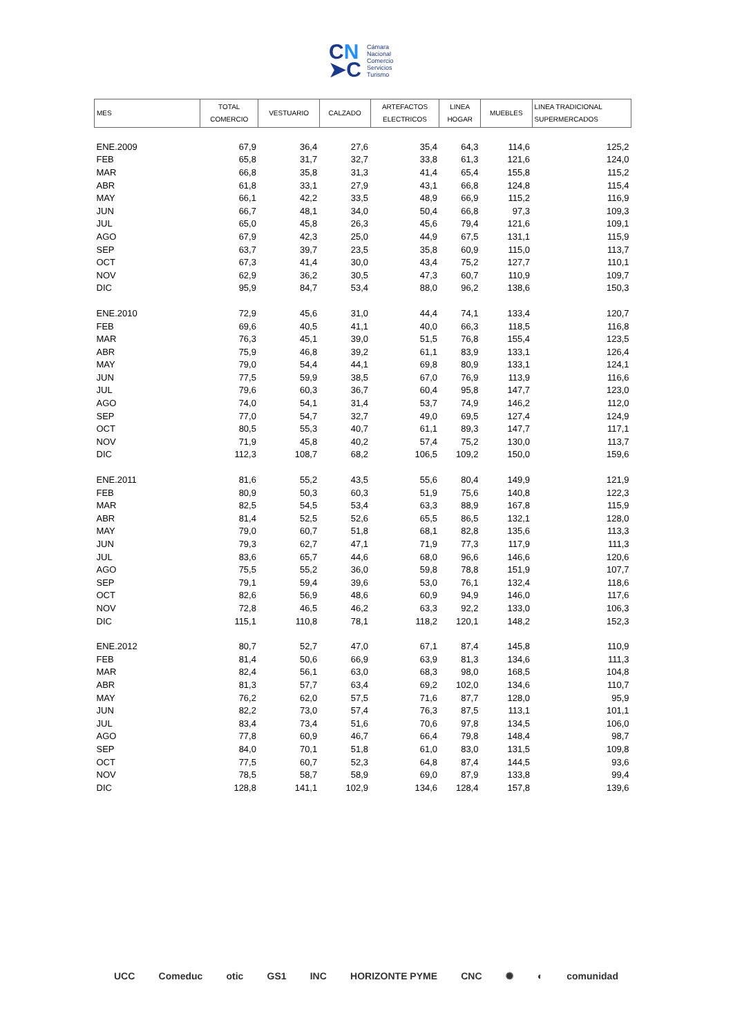CN
➤C
Cámara
Nacional
Comercio
Servicios
Turismo
| MES | TOTAL COMERCIO | VESTUARIO | CALZADO | ARTEFACTOS ELECTRICOS | LINEA HOGAR | MUEBLES | LINEA TRADICIONAL SUPERMERCADOS |
| --- | --- | --- | --- | --- | --- | --- | --- |
| ENE.2009 | 67,9 | 36,4 | 27,6 | 35,4 | 64,3 | 114,6 | 125,2 |
| FEB | 65,8 | 31,7 | 32,7 | 33,8 | 61,3 | 121,6 | 124,0 |
| MAR | 66,8 | 35,8 | 31,3 | 41,4 | 65,4 | 155,8 | 115,2 |
| ABR | 61,8 | 33,1 | 27,9 | 43,1 | 66,8 | 124,8 | 115,4 |
| MAY | 66,1 | 42,2 | 33,5 | 48,9 | 66,9 | 115,2 | 116,9 |
| JUN | 66,7 | 48,1 | 34,0 | 50,4 | 66,8 | 97,3 | 109,3 |
| JUL | 65,0 | 45,8 | 26,3 | 45,6 | 79,4 | 121,6 | 109,1 |
| AGO | 67,9 | 42,3 | 25,0 | 44,9 | 67,5 | 131,1 | 115,9 |
| SEP | 63,7 | 39,7 | 23,5 | 35,8 | 60,9 | 115,0 | 113,7 |
| OCT | 67,3 | 41,4 | 30,0 | 43,4 | 75,2 | 127,7 | 110,1 |
| NOV | 62,9 | 36,2 | 30,5 | 47,3 | 60,7 | 110,9 | 109,7 |
| DIC | 95,9 | 84,7 | 53,4 | 88,0 | 96,2 | 138,6 | 150,3 |
| ENE.2010 | 72,9 | 45,6 | 31,0 | 44,4 | 74,1 | 133,4 | 120,7 |
| FEB | 69,6 | 40,5 | 41,1 | 40,0 | 66,3 | 118,5 | 116,8 |
| MAR | 76,3 | 45,1 | 39,0 | 51,5 | 76,8 | 155,4 | 123,5 |
| ABR | 75,9 | 46,8 | 39,2 | 61,1 | 83,9 | 133,1 | 126,4 |
| MAY | 79,0 | 54,4 | 44,1 | 69,8 | 80,9 | 133,1 | 124,1 |
| JUN | 77,5 | 59,9 | 38,5 | 67,0 | 76,9 | 113,9 | 116,6 |
| JUL | 79,6 | 60,3 | 36,7 | 60,4 | 95,8 | 147,7 | 123,0 |
| AGO | 74,0 | 54,1 | 31,4 | 53,7 | 74,9 | 146,2 | 112,0 |
| SEP | 77,0 | 54,7 | 32,7 | 49,0 | 69,5 | 127,4 | 124,9 |
| OCT | 80,5 | 55,3 | 40,7 | 61,1 | 89,3 | 147,7 | 117,1 |
| NOV | 71,9 | 45,8 | 40,2 | 57,4 | 75,2 | 130,0 | 113,7 |
| DIC | 112,3 | 108,7 | 68,2 | 106,5 | 109,2 | 150,0 | 159,6 |
| ENE.2011 | 81,6 | 55,2 | 43,5 | 55,6 | 80,4 | 149,9 | 121,9 |
| FEB | 80,9 | 50,3 | 60,3 | 51,9 | 75,6 | 140,8 | 122,3 |
| MAR | 82,5 | 54,5 | 53,4 | 63,3 | 88,9 | 167,8 | 115,9 |
| ABR | 81,4 | 52,5 | 52,6 | 65,5 | 86,5 | 132,1 | 128,0 |
| MAY | 79,0 | 60,7 | 51,8 | 68,1 | 82,8 | 135,6 | 113,3 |
| JUN | 79,3 | 62,7 | 47,1 | 71,9 | 77,3 | 117,9 | 111,3 |
| JUL | 83,6 | 65,7 | 44,6 | 68,0 | 96,6 | 146,6 | 120,6 |
| AGO | 75,5 | 55,2 | 36,0 | 59,8 | 78,8 | 151,9 | 107,7 |
| SEP | 79,1 | 59,4 | 39,6 | 53,0 | 76,1 | 132,4 | 118,6 |
| OCT | 82,6 | 56,9 | 48,6 | 60,9 | 94,9 | 146,0 | 117,6 |
| NOV | 72,8 | 46,5 | 46,2 | 63,3 | 92,2 | 133,0 | 106,3 |
| DIC | 115,1 | 110,8 | 78,1 | 118,2 | 120,1 | 148,2 | 152,3 |
| ENE.2012 | 80,7 | 52,7 | 47,0 | 67,1 | 87,4 | 145,8 | 110,9 |
| FEB | 81,4 | 50,6 | 66,9 | 63,9 | 81,3 | 134,6 | 111,3 |
| MAR | 82,4 | 56,1 | 63,0 | 68,3 | 98,0 | 168,5 | 104,8 |
| ABR | 81,3 | 57,7 | 63,4 | 69,2 | 102,0 | 134,6 | 110,7 |
| MAY | 76,2 | 62,0 | 57,5 | 71,6 | 87,7 | 128,0 | 95,9 |
| JUN | 82,2 | 73,0 | 57,4 | 76,3 | 87,5 | 113,1 | 101,1 |
| JUL | 83,4 | 73,4 | 51,6 | 70,6 | 97,8 | 134,5 | 106,0 |
| AGO | 77,8 | 60,9 | 46,7 | 66,4 | 79,8 | 148,4 | 98,7 |
| SEP | 84,0 | 70,1 | 51,8 | 61,0 | 83,0 | 131,5 | 109,8 |
| OCT | 77,5 | 60,7 | 52,3 | 64,8 | 87,4 | 144,5 | 93,6 |
| NOV | 78,5 | 58,7 | 58,9 | 69,0 | 87,9 | 133,8 | 99,4 |
| DIC | 128,8 | 141,1 | 102,9 | 134,6 | 128,4 | 157,8 | 139,6 |
UCC Comeduc otic GS1 INC HORIZONTE PYME CNC ✺ ◐ comunidad